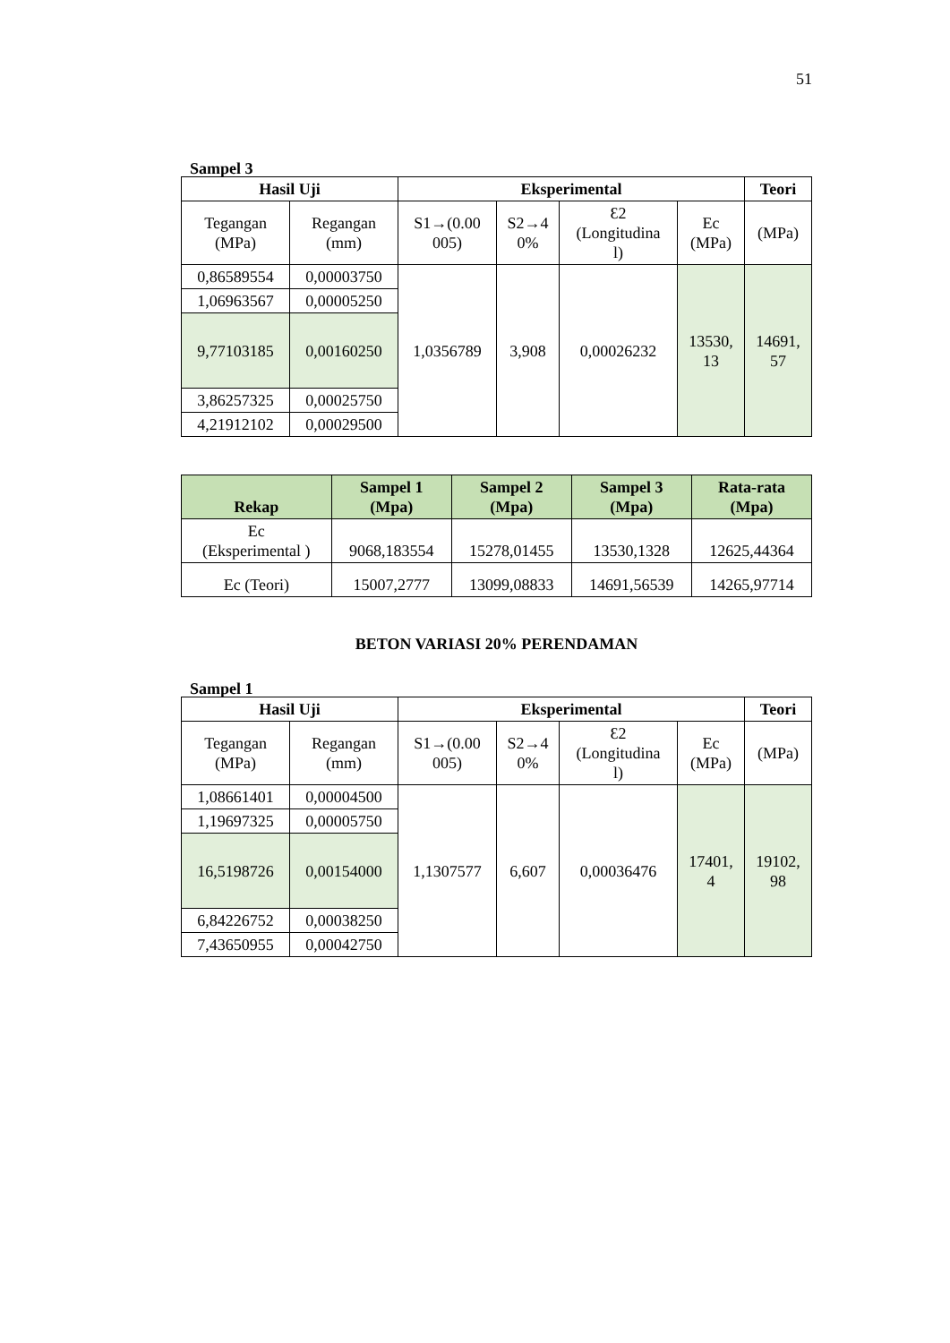51
Sampel 3
| Hasil Uji | | Eksperimental | | | | Teori |
| --- | --- | --- | --- | --- | --- | --- |
| Tegangan (MPa) | Regangan (mm) | S1→(0.00 005) | S2→4 0% | Ɛ2 (Longitudina l) | Ec (MPa) | (MPa) |
| 0,86589554 | 0,00003750 | 1,0356789 | 3,908 | 0,00026232 | 13530, 13 | 14691, 57 |
| 1,06963567 | 0,00005250 | | | | | |
| 9,77103185 | 0,00160250 | | | | | |
| 3,86257325 | 0,00025750 | | | | | |
| 4,21912102 | 0,00029500 | | | | | |
| Rekap | Sampel 1 (Mpa) | Sampel 2 (Mpa) | Sampel 3 (Mpa) | Rata-rata (Mpa) |
| --- | --- | --- | --- | --- |
| Ec (Eksperimental ) | 9068,183554 | 15278,01455 | 13530,1328 | 12625,44364 |
| Ec (Teori) | 15007,2777 | 13099,08833 | 14691,56539 | 14265,97714 |
BETON VARIASI 20% PERENDAMAN
Sampel 1
| Hasil Uji | | Eksperimental | | | | Teori |
| --- | --- | --- | --- | --- | --- | --- |
| Tegangan (MPa) | Regangan (mm) | S1→(0.00 005) | S2→4 0% | Ɛ2 (Longitudina l) | Ec (MPa) | (MPa) |
| 1,08661401 | 0,00004500 | 1,1307577 | 6,607 | 0,00036476 | 17401, 4 | 19102, 98 |
| 1,19697325 | 0,00005750 | | | | | |
| 16,5198726 | 0,00154000 | | | | | |
| 6,84226752 | 0,00038250 | | | | | |
| 7,43650955 | 0,00042750 | | | | | |